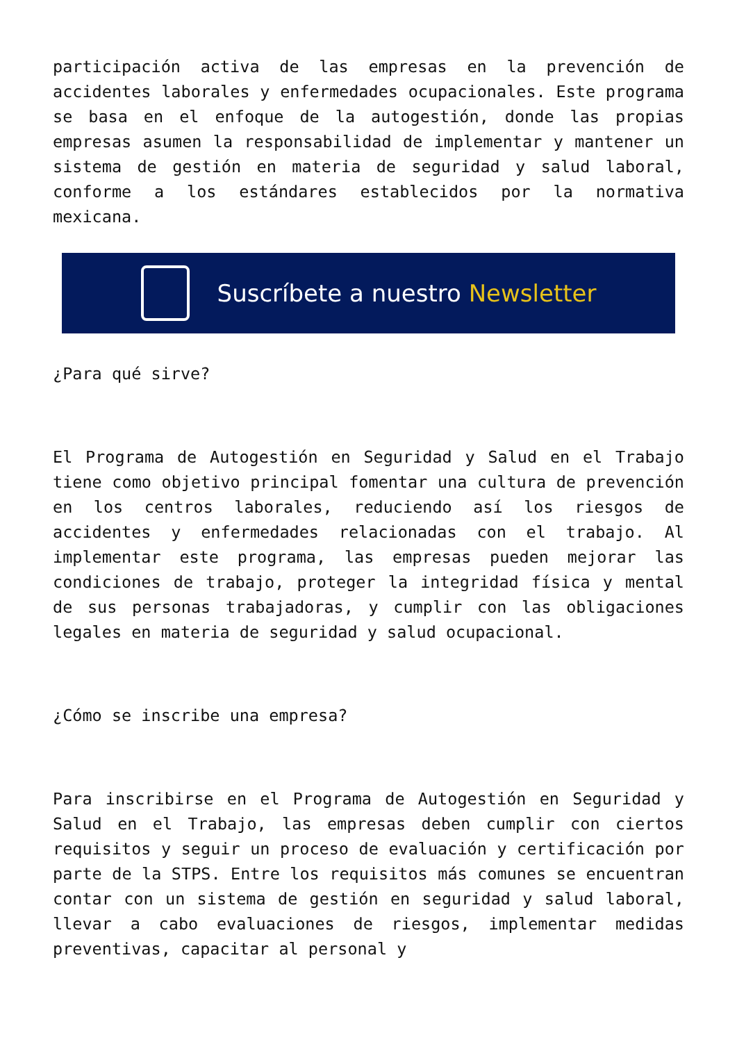participación activa de las empresas en la prevención de accidentes laborales y enfermedades ocupacionales. Este programa se basa en el enfoque de la autogestión, donde las propias empresas asumen la responsabilidad de implementar y mantener un sistema de gestión en materia de seguridad y salud laboral, conforme a los estándares establecidos por la normativa mexicana.
Suscríbete a nuestro Newsletter
¿Para qué sirve?
El Programa de Autogestión en Seguridad y Salud en el Trabajo tiene como objetivo principal fomentar una cultura de prevención en los centros laborales, reduciendo así los riesgos de accidentes y enfermedades relacionadas con el trabajo. Al implementar este programa, las empresas pueden mejorar las condiciones de trabajo, proteger la integridad física y mental de sus personas trabajadoras, y cumplir con las obligaciones legales en materia de seguridad y salud ocupacional.
¿Cómo se inscribe una empresa?
Para inscribirse en el Programa de Autogestión en Seguridad y Salud en el Trabajo, las empresas deben cumplir con ciertos requisitos y seguir un proceso de evaluación y certificación por parte de la STPS. Entre los requisitos más comunes se encuentran contar con un sistema de gestión en seguridad y salud laboral, llevar a cabo evaluaciones de riesgos, implementar medidas preventivas, capacitar al personal y